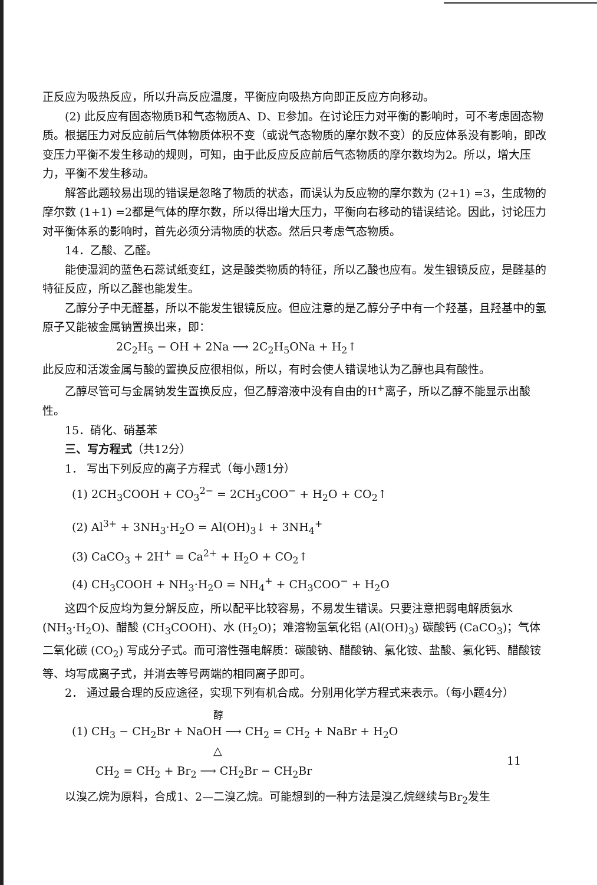正反应为吸热反应，所以升高反应温度，平衡应向吸热方向即正反应方向移动。
(2) 此反应有固态物质B和气态物质A、D、E参加。在讨论压力对平衡的影响时，可不考虑固态物质。根据压力对反应前后气体物质体积不变（或说气态物质的摩尔数不变）的反应体系没有影响，即改变压力平衡不发生移动的规则，可知，由于此反应反应前后气态物质的摩尔数均为2。所以，增大压力，平衡不发生移动。
解答此题较易出现的错误是忽略了物质的状态，而误认为反应物的摩尔数为 (2+1) =3，生成物的摩尔数 (1+1) =2都是气体的摩尔数，所以得出增大压力，平衡向右移动的错误结论。因此，讨论压力对平衡体系的影响时，首先必须分清物质的状态。然后只考虑气态物质。
14．乙酸、乙醛。
能使湿润的蓝色石蕊试纸变红，这是酸类物质的特征，所以乙酸也应有。发生银镜反应，是醛基的特征反应，所以乙醛也能发生。
乙醇分子中无醛基，所以不能发生银镜反应。但应注意的是乙醇分子中有一个羟基，且羟基中的氢原子又能被金属钠置换出来，即：
2C<sub>2</sub>H<sub>5</sub> − OH + 2Na ⟶ 2C<sub>2</sub>H<sub>5</sub>ONa + H<sub>2</sub>↑
此反应和活泼金属与酸的置换反应很相似，所以，有时会使人错误地认为乙醇也具有酸性。
乙醇尽管可与金属钠发生置换反应，但乙醇溶液中没有自由的H<sup>+</sup>离子，所以乙醇不能显示出酸性。
15．硝化、硝基苯
三、写方程式（共12分）
1． 写出下列反应的离子方程式（每小题1分）
(1) 2CH<sub>3</sub>COOH + CO<sub>3</sub><sup>2−</sup> = 2CH<sub>3</sub>COO<sup>−</sup> + H<sub>2</sub>O + CO<sub>2</sub>↑
(2) Al<sup>3+</sup> + 3NH<sub>3</sub>·H<sub>2</sub>O = Al(OH)<sub>3</sub>↓ + 3NH<sub>4</sub><sup>+</sup>
(3) CaCO<sub>3</sub> + 2H<sup>+</sup> = Ca<sup>2+</sup> + H<sub>2</sub>O + CO<sub>2</sub>↑
(4) CH<sub>3</sub>COOH + NH<sub>3</sub>·H<sub>2</sub>O = NH<sub>4</sub><sup>+</sup> + CH<sub>3</sub>COO<sup>−</sup> + H<sub>2</sub>O
这四个反应均为复分解反应，所以配平比较容易，不易发生错误。只要注意把弱电解质氨水 (NH<sub>3</sub>·H<sub>2</sub>O)、醋酸 (CH<sub>3</sub>COOH)、水 (H<sub>2</sub>O)；难溶物氢氧化铝 (Al(OH)<sub>3</sub>) 碳酸钙 (CaCO<sub>3</sub>)；气体二氧化碳 (CO<sub>2</sub>) 写成分子式。而可溶性强电解质：碳酸钠、醋酸钠、氯化铵、盐酸、氯化钙、醋酸铵等、均写成离子式，并消去等号两端的相同离子即可。
2． 通过最合理的反应途径，实现下列有机合成。分别用化学方程式来表示。（每小题4分）
醇
(1) CH<sub>3</sub> − CH<sub>2</sub>Br + NaOH ⟶ CH<sub>2</sub> = CH<sub>2</sub> + NaBr + H<sub>2</sub>O
△
CH<sub>2</sub> = CH<sub>2</sub> + Br<sub>2</sub> ⟶ CH<sub>2</sub>Br − CH<sub>2</sub>Br
以溴乙烷为原料，合成1、2—二溴乙烷。可能想到的一种方法是溴乙烷继续与Br<sub>2</sub>发生
11